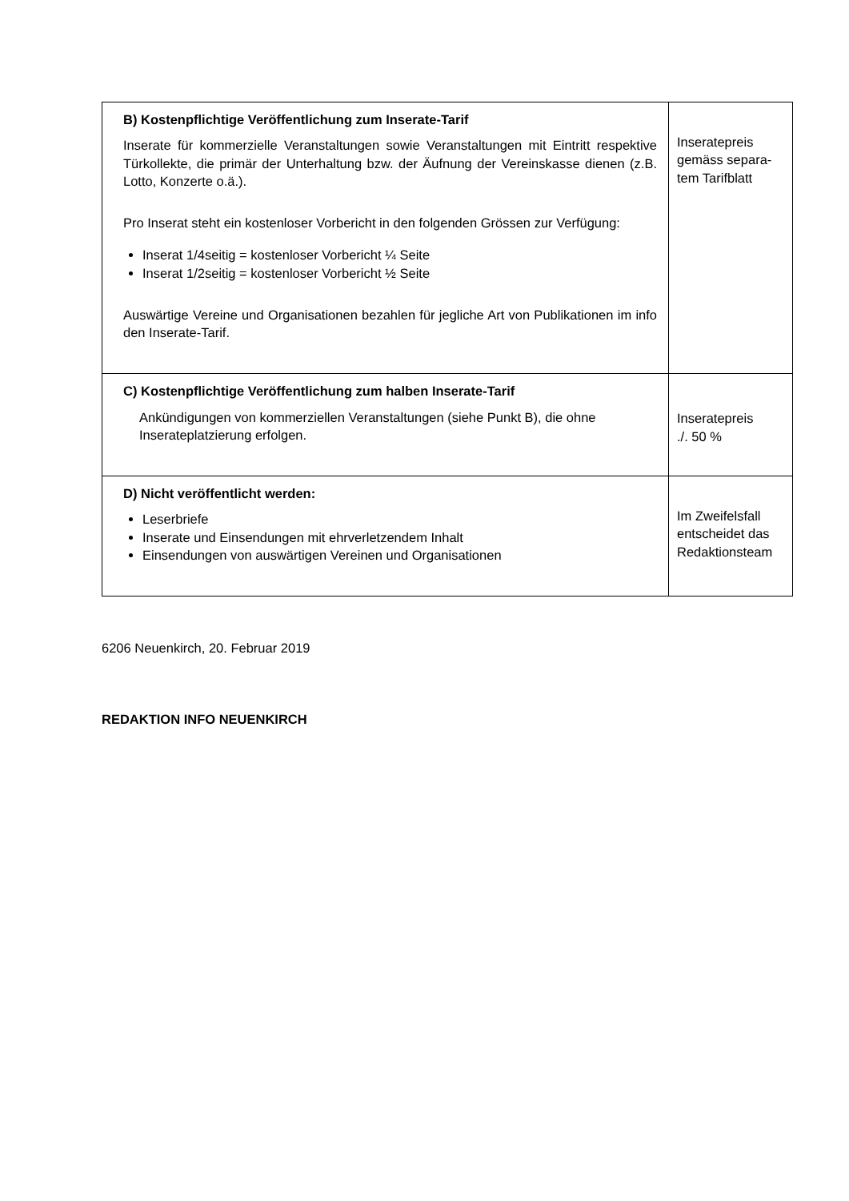| B) Kostenpflichtige Veröffentlichung zum Inserate-Tarif Inserate für kommerzielle Veranstaltungen sowie Veranstaltungen mit Eintritt respektive Türkollekte, die primär der Unterhaltung bzw. der Äufnung der Vereinskasse dienen (z.B. Lotto, Konzerte o.ä.). Pro Inserat steht ein kostenloser Vorbericht in den folgenden Grössen zur Verfügung: Inserat 1/4seitig = kostenloser Vorbericht ¼ Seite Inserat 1/2seitig = kostenloser Vorbericht ½ Seite Auswärtige Vereine und Organisationen bezahlen für jegliche Art von Publikationen im info den Inserate-Tarif. | Inseratepreis gemäss separa-tem Tarifblatt |
| C) Kostenpflichtige Veröffentlichung zum halben Inserate-Tarif Ankündigungen von kommerziellen Veranstaltungen (siehe Punkt B), die ohne Inserateplatzierung erfolgen. | Inseratepreis ./. 50 % |
| D) Nicht veröffentlicht werden: Leserbriefe Inserate und Einsendungen mit ehrverletzendem Inhalt Einsendungen von auswärtigen Vereinen und Organisationen | Im Zweifelsfall entscheidet das Redaktionsteam |
6206 Neuenkirch, 20. Februar 2019
REDAKTION INFO NEUENKIRCH